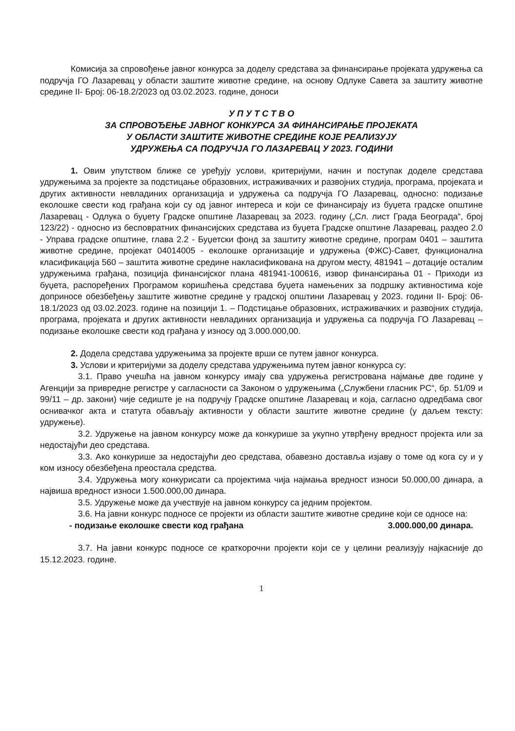Комисија за спровођење јавног конкурса за доделу средстава за финансирање пројеката удружења са подручја ГО Лазаревац у области заштите животне средине, на основу Одлуке Савета за заштиту животне средине II- Број: 06-18.2/2023 од 03.02.2023. године, доноси
У П У Т С Т В О
ЗА СПРОВОЂЕЊЕ ЈАВНОГ КОНКУРСА ЗА ФИНАНСИРАЊЕ ПРОЈЕКАТА
У ОБЛАСТИ ЗАШТИТЕ ЖИВОТНЕ СРЕДИНЕ КОЈЕ РЕАЛИЗУЈУ
УДРУЖЕЊА СА ПОДРУЧЈА ГО ЛАЗАРЕВАЦ У 2023. ГОДИНИ
1. Овим упутством ближе се уређују услови, критеријуми, начин и поступак доделе средстава удружењима за пројекте за подстицање образовних, истраживачких и развојних студија, програма, пројеката и других активности невладиних организација и удружења са подручја ГО Лазаревац, односно: подизање еколошке свести код грађана који су од јавног интереса и који се финансирају из буџета градске општине Лазаревац - Одлука о буџету Градске општине Лазаревац за 2023. годину („Сл. лист Града Београда“, број 123/22) - односно из бесповратних финансијских средстава из буџета Градске општине Лазаревац, раздео 2.0 - Управа градске општине, глава 2.2 - Буџетски фонд за заштиту животне средине, програм 0401 – заштита животне средине, пројекат 04014005 - еколошке организације и удружења (ФЖС)-Савет, функционална класификација 560 – заштита животне средине накласификована на другом месту, 481941 – дотације осталим удружењима грађана, позиција финансијског плана 481941-100616, извор финансирања 01 - Приходи из буџета, распоређених Програмом коришћења средстава буџета намењених за подршку активностима које доприносе обезбеђењу заштите животне средине у градској општини Лазаревац у 2023. години II- Број: 06-18.1/2023 од 03.02.2023. године на позицији 1. – Подстицање образовних, истраживачких и развојних студија, програма, пројеката и других активности невладиних организација и удружења са подручја ГО Лазаревац – подизање еколошке свести код грађана у износу од 3.000.000,00.
2. Додела средстава удружењима за пројекте врши се путем јавног конкурса.
3. Услови и критеријуми за доделу средстава удружењима путем јавног конкурса су:
3.1. Право учешћа на јавном конкурсу имају сва удружења регистрована најмање две године у Агенцији за привредне регистре у сагласности са Законом о удружењима („Службени гласник РС“, бр. 51/09 и 99/11 – др. закони) чије седиште је на подручју Градске општине Лазаревац и која, сагласно одредбама свог оснивачког акта и статута обављају активности у области заштите животне средине (у даљем тексту: удружење).
3.2. Удружење на јавном конкурсу може да конкурише за укупно утврђену вредност пројекта или за недостајући део средстава.
3.3. Ако конкурише за недостајући део средстава, обавезно доставља изјаву о томе од кога су и у ком износу обезбеђена преостала средства.
3.4. Удружења могу конкурисати са пројектима чија најмања вредност износи 50.000,00 динара, а највиша вредност износи 1.500.000,00 динара.
3.5. Удружење може да учествује на јавном конкурсу са једним пројектом.
3.6. На јавни конкурс подносе се пројекти из области заштите животне средине који се односе на:
- подизање еколошке свести код грађана 3.000.000,00 динара.
3.7. На јавни конкурс подносе се краткорочни пројекти који се у целини реализују најкасније до 15.12.2023. године.
1